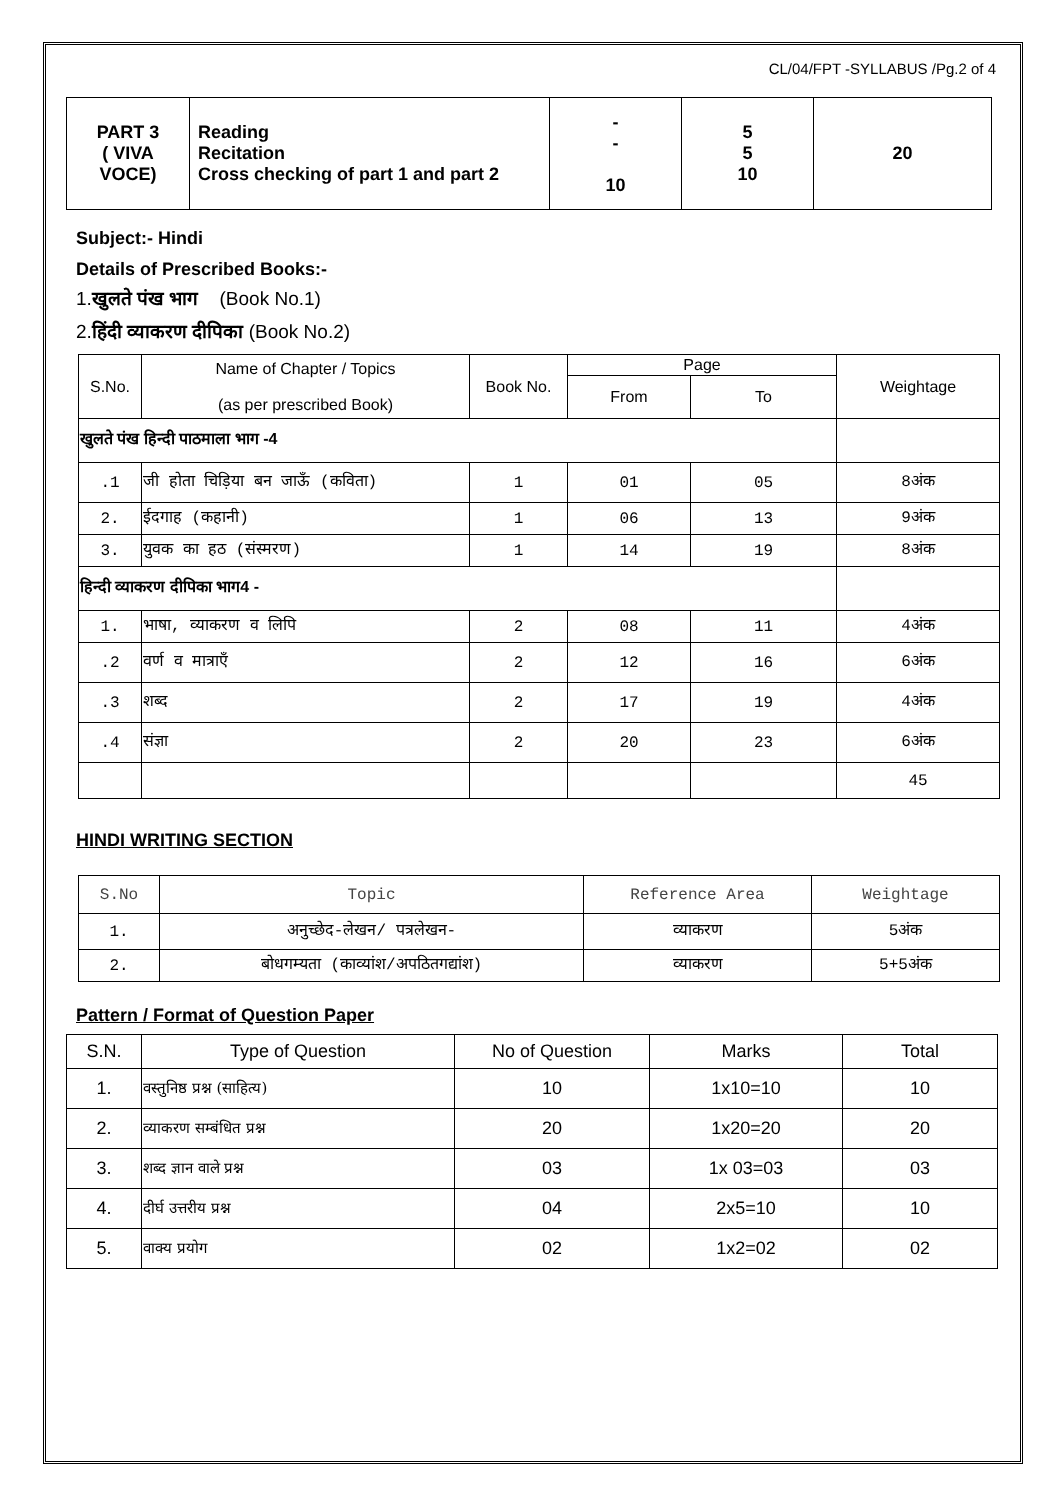CL/04/FPT -SYLLABUS /Pg.2 of 4
| PART 3 ( VIVA VOCE) | Reading Recitation Cross checking of part 1 and part 2 | - - 10 | 5 5 10 | 20 |
Subject:- Hindi
Details of Prescribed Books:-
1.खुलते पंख भाग (Book No.1)
2.हिंदी व्याकरण दीपिका (Book No.2)
| S.No. | Name of Chapter / Topics (as per prescribed Book) | Book No. | Page | | Weightage |
| | | | From | To | |
| खुलते पंख हिन्दी पाठमाला भाग -4 | | | | | |
| .1 | जी होता चिड़िया बन जाऊँ (कविता) | 1 | 01 | 05 | 8अंक |
| 2. | ईदगाह (कहानी) | 1 | 06 | 13 | 9अंक |
| 3. | युवक का हठ (संस्मरण) | 1 | 14 | 19 | 8अंक |
| हिन्दी व्याकरण दीपिका भाग4 - | | | | | |
| 1. | भाषा, व्याकरण व लिपि | 2 | 08 | 11 | 4अंक |
| .2 | वर्ण व मात्राएँ | 2 | 12 | 16 | 6अंक |
| .3 | शब्द | 2 | 17 | 19 | 4अंक |
| .4 | संज्ञा | 2 | 20 | 23 | 6अंक |
| | | | | | 45 |
HINDI WRITING SECTION
| S.No | Topic | Reference Area | Weightage |
| 1. | अनुच्छेद-लेखन/ पत्रलेखन- | व्याकरण | 5अंक |
| 2. | बोधगम्यता (काव्यांश/अपठितगद्यांश) | व्याकरण | 5+5अंक |
Pattern / Format of Question Paper
| S.N. | Type of Question | No of Question | Marks | Total |
| 1. | वस्तुनिष्ठ प्रश्न (साहित्य) | 10 | 1x10=10 | 10 |
| 2. | व्याकरण सम्बंधित प्रश्न | 20 | 1x20=20 | 20 |
| 3. | शब्द ज्ञान वाले प्रश्न | 03 | 1x 03=03 | 03 |
| 4. | दीर्घ उत्तरीय प्रश्न | 04 | 2x5=10 | 10 |
| 5. | वाक्य प्रयोग | 02 | 1x2=02 | 02 |